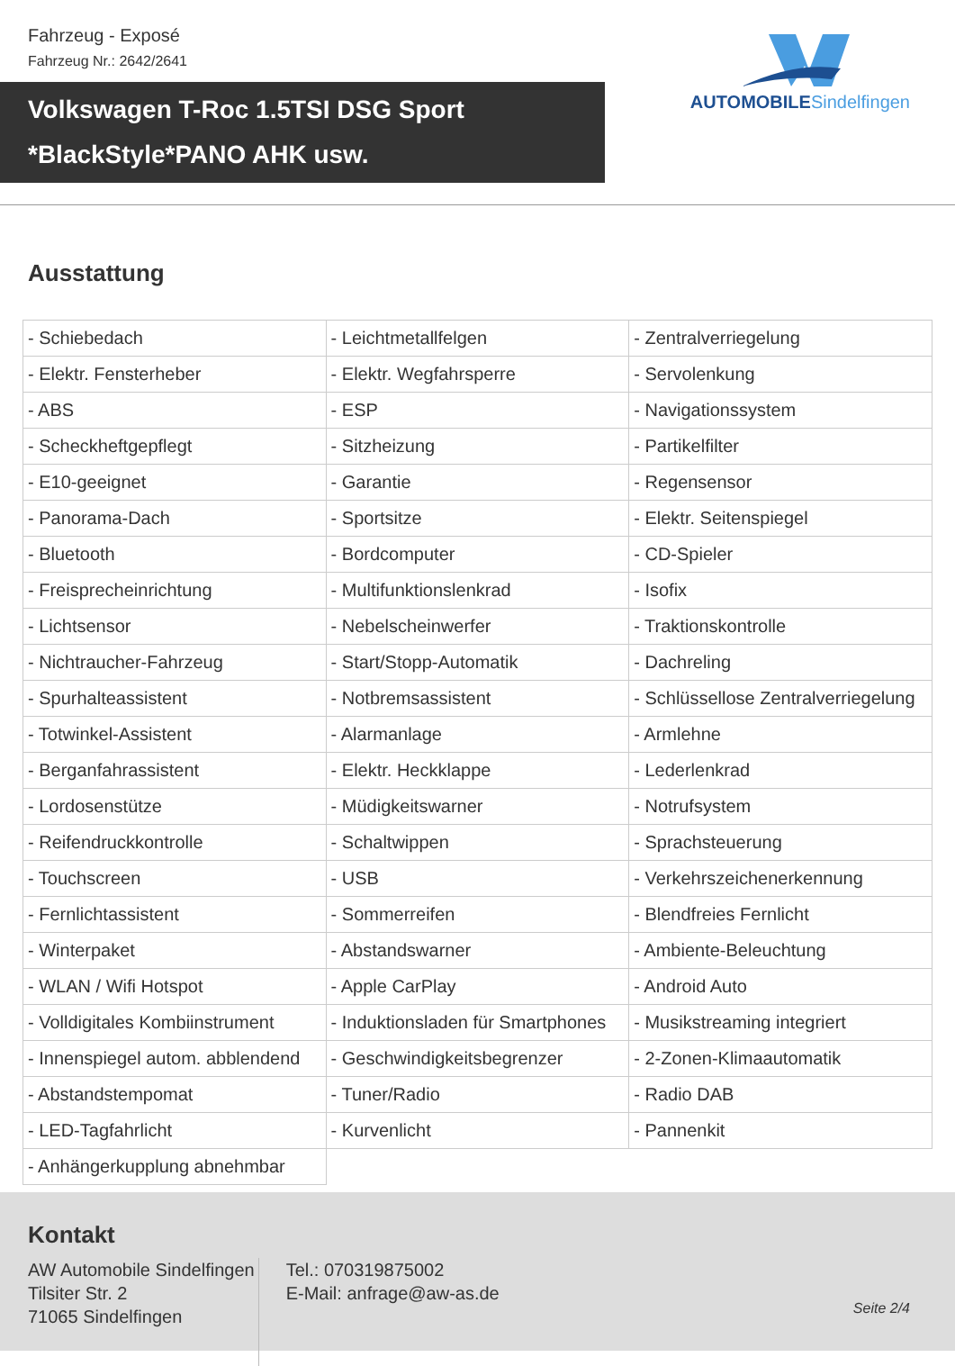Fahrzeug - Exposé
Fahrzeug Nr.: 2642/2641
AUTOMOBILESindelfingen
Volkswagen T-Roc 1.5TSI DSG Sport
*BlackStyle*PANO AHK usw.
Ausstattung
| - Schiebedach | - Leichtmetallfelgen | - Zentralverriegelung |
| - Elektr. Fensterheber | - Elektr. Wegfahrsperre | - Servolenkung |
| - ABS | - ESP | - Navigationssystem |
| - Scheckheftgepflegt | - Sitzheizung | - Partikelfilter |
| - E10-geeignet | - Garantie | - Regensensor |
| - Panorama-Dach | - Sportsitze | - Elektr. Seitenspiegel |
| - Bluetooth | - Bordcomputer | - CD-Spieler |
| - Freisprecheinrichtung | - Multifunktionslenkrad | - Isofix |
| - Lichtsensor | - Nebelscheinwerfer | - Traktionskontrolle |
| - Nichtraucher-Fahrzeug | - Start/Stopp-Automatik | - Dachreling |
| - Spurhalteassistent | - Notbremsassistent | - Schlüssellose Zentralverriegelung |
| - Totwinkel-Assistent | - Alarmanlage | - Armlehne |
| - Berganfahrassistent | - Elektr. Heckklappe | - Lederlenkrad |
| - Lordosenstütze | - Müdigkeitswarner | - Notrufsystem |
| - Reifendruckkontrolle | - Schaltwippen | - Sprachsteuerung |
| - Touchscreen | - USB | - Verkehrszeichenerkennung |
| - Fernlichtassistent | - Sommerreifen | - Blendfreies Fernlicht |
| - Winterpaket | - Abstandswarner | - Ambiente-Beleuchtung |
| - WLAN / Wifi Hotspot | - Apple CarPlay | - Android Auto |
| - Volldigitales Kombiinstrument | - Induktionsladen für Smartphones | - Musikstreaming integriert |
| - Innenspiegel autom. abblendend | - Geschwindigkeitsbegrenzer | - 2-Zonen-Klimaautomatik |
| - Abstandstempomat | - Tuner/Radio | - Radio DAB |
| - LED-Tagfahrlicht | - Kurvenlicht | - Pannenkit |
| - Anhängerkupplung abnehmbar | | |
Kontakt
AW Automobile Sindelfingen
Tilsiter Str. 2
71065 Sindelfingen
Tel.: 070319875002
E-Mail: anfrage@aw-as.de
Seite 2/4